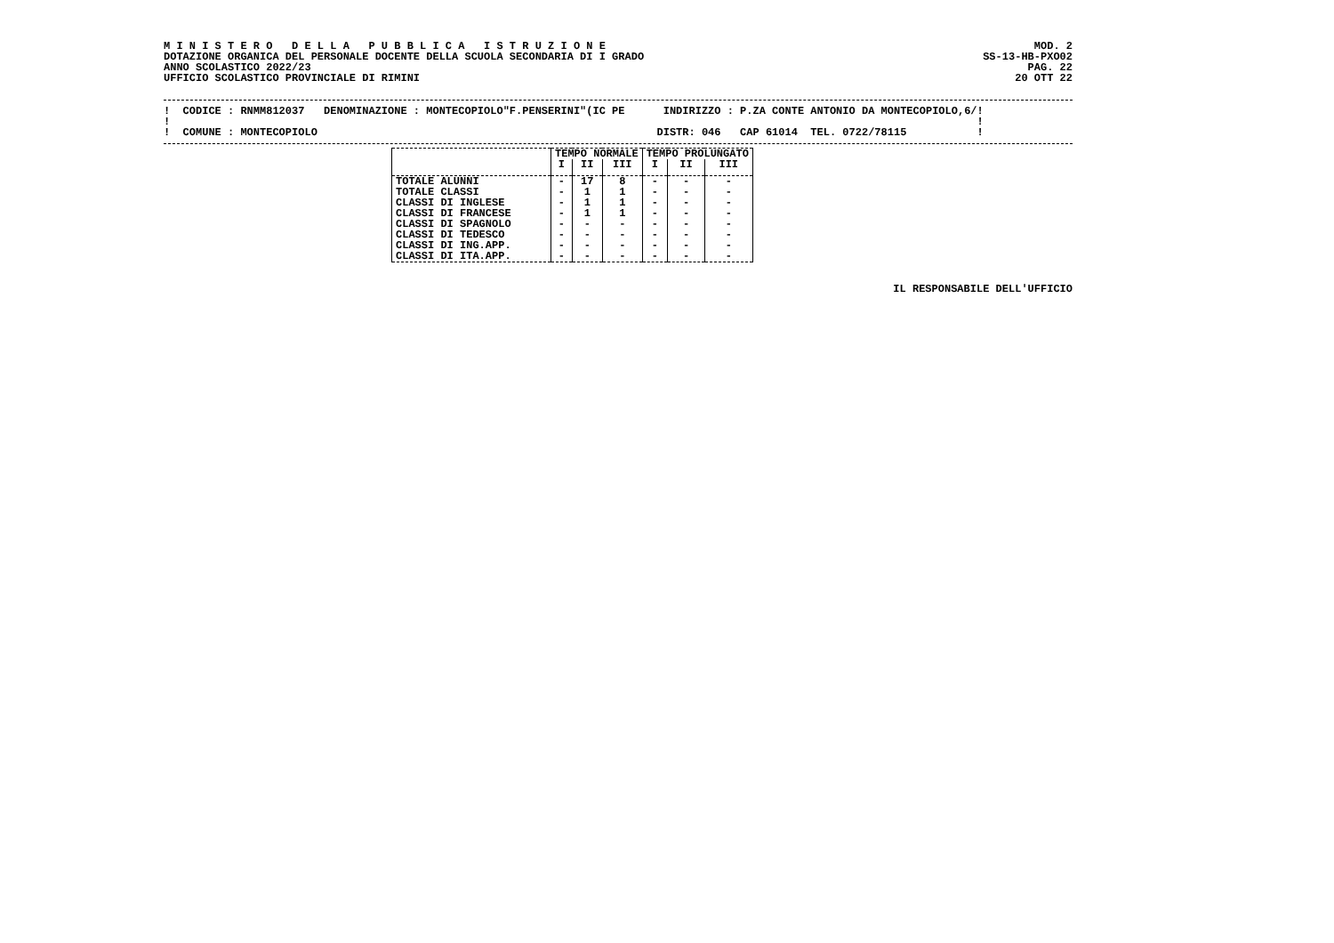M I N I S T E R O   D E L L A   P U B B L I C A   I S T R U Z I O N E
DOTAZIONE ORGANICA DEL PERSONALE DOCENTE DELLA SCUOLA SECONDARIA DI I GRADO
ANNO SCOLASTICO 2022/23
UFFICIO SCOLASTICO PROVINCIALE DI RIMINI
MOD. 2
SS-13-HB-PXO02
PAG. 22
20 OTT 22
!  CODICE : RNMM812037   DENOMINAZIONE : MONTECOPIOLO"F.PENSERINI"(IC PE      INDIRIZZO : P.ZA CONTE ANTONIO DA MONTECOPIOLO,6/!
!                                                                                                                              !
!  COMUNE : MONTECOPIOLO                                                     DISTR: 046   CAP 61014  TEL. 0722/78115           !
| | TEMPO NORMALE | | | TEMPO PROLUNGATO | | |
| --- | --- | --- | --- | --- | --- | --- |
| | I | II | III | I | II | III |
| TOTALE ALUNNI | - | 17 | 8 | - | - | - |
| TOTALE CLASSI | - | 1 | 1 | - | - | - |
| CLASSI DI INGLESE | - | 1 | 1 | - | - | - |
| CLASSI DI FRANCESE | - | 1 | 1 | - | - | - |
| CLASSI DI SPAGNOLO | - | - | - | - | - | - |
| CLASSI DI TEDESCO | - | - | - | - | - | - |
| CLASSI DI ING.APP. | - | - | - | - | - | - |
| CLASSI DI ITA.APP. | - | - | - | - | - | - |
IL RESPONSABILE DELL'UFFICIO